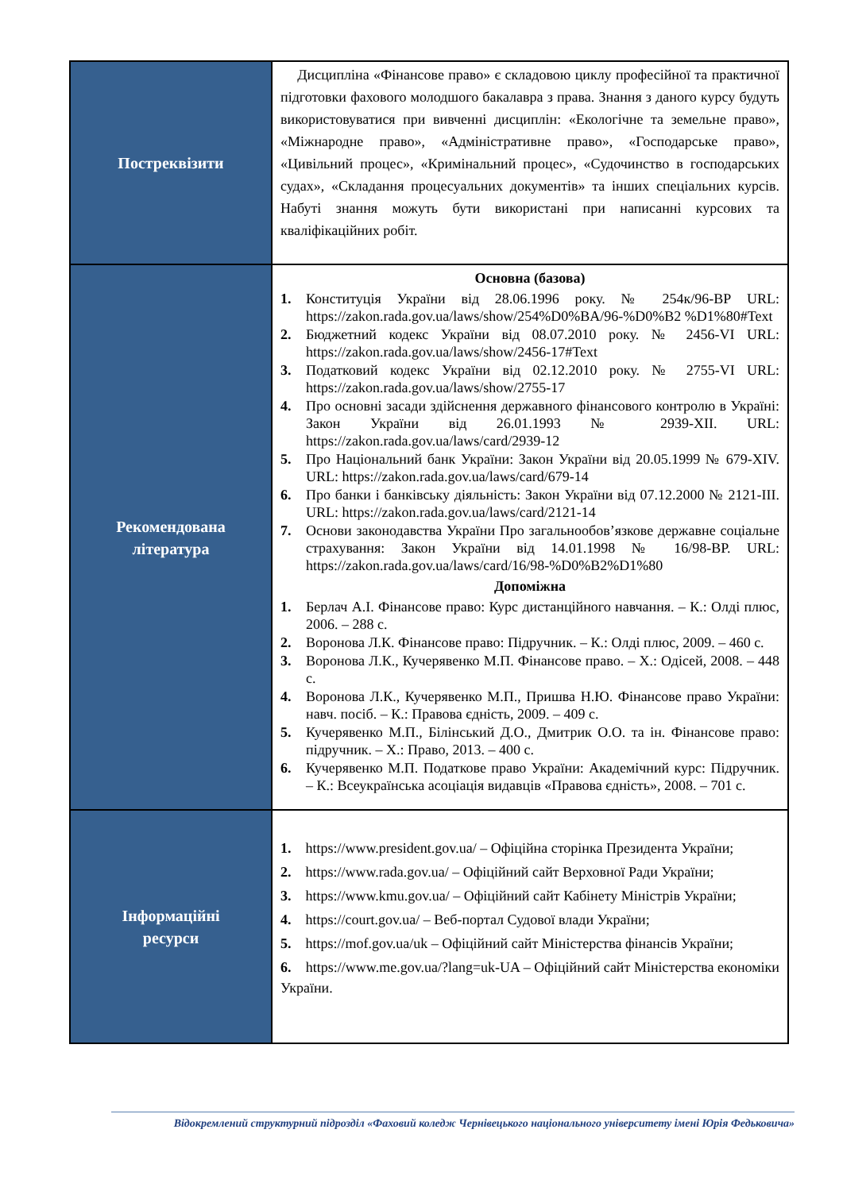| Постреквізити | Дисципліна «Фінансове право» є складовою циклу професійної та практичної підготовки фахового молодшого бакалавра з права. Знання з даного курсу будуть використовуватися при вивченні дисциплін: «Екологічне та земельне право», «Міжнародне право», «Адміністративне право», «Господарське право», «Цивільний процес», «Кримінальний процес», «Судочинство в господарських судах», «Складання процесуальних документів» та інших спеціальних курсів. Набуті знання можуть бути використані при написанні курсових та кваліфікаційних робіт. |
| Рекомендована література | Основна (базова) 1. Конституція України від 28.06.1996 року. № 254к/96-ВР URL: https://zakon.rada.gov.ua/laws/show/254%D0%BA/96-%D0%B2 %D1%80#Text 2. Бюджетний кодекс України від 08.07.2010 року. № 2456-VI URL: https://zakon.rada.gov.ua/laws/show/2456-17#Text 3. Податковий кодекс України від 02.12.2010 року. № 2755-VI URL: https://zakon.rada.gov.ua/laws/show/2755-17 4. Про основні засади здійснення державного фінансового контролю в Україні: Закон України від 26.01.1993 № 2939-XII. URL: https://zakon.rada.gov.ua/laws/card/2939-12 5. Про Національний банк України: Закон України від 20.05.1999 № 679-XIV. URL: https://zakon.rada.gov.ua/laws/card/679-14 6. Про банки і банківську діяльність: Закон України від 07.12.2000 № 2121-III. URL: https://zakon.rada.gov.ua/laws/card/2121-14 7. Основи законодавства України Про загальнообов’язкове державне соціальне страхування: Закон України від 14.01.1998 № 16/98-ВР. URL: https://zakon.rada.gov.ua/laws/card/16/98-%D0%B2%D1%80 Допоміжна 1. Берлач А.І. Фінансове право: Курс дистанційного навчання. – К.: Олді плюс, 2006. – 288 с. 2. Воронова Л.К. Фінансове право: Підручник. – К.: Олді плюс, 2009. – 460 с. 3. Воронова Л.К., Кучерявенко М.П. Фінансове право. – Х.: Одісей, 2008. – 448 с. 4. Воронова Л.К., Кучерявенко М.П., Пришва Н.Ю. Фінансове право України: навч. посіб. – К.: Правова єдність, 2009. – 409 с. 5. Кучерявенко М.П., Білінський Д.О., Дмитрик О.О. та ін. Фінансове право: підручник. – Х.: Право, 2013. – 400 с. 6. Кучерявенко М.П. Податкове право України: Академічний курс: Підручник. – К.: Всеукраїнська асоціація видавців «Правова єдність», 2008. – 701 с. |
| Інформаційні ресурси | 1. https://www.president.gov.ua/ – Офіційна сторінка Президента України; 2. https://www.rada.gov.ua/ – Офіційний сайт Верховної Ради України; 3. https://www.kmu.gov.ua/ – Офіційний сайт Кабінету Міністрів України; 4. https://court.gov.ua/ – Веб-портал Судової влади України; 5. https://mof.gov.ua/uk – Офіційний сайт Міністерства фінансів України; 6. https://www.me.gov.ua/?lang=uk-UA – Офіційний сайт Міністерства економіки України. |
Відокремлений структурний підрозділ «Фаховий коледж Чернівецького національного університету імені Юрія Федьковича»